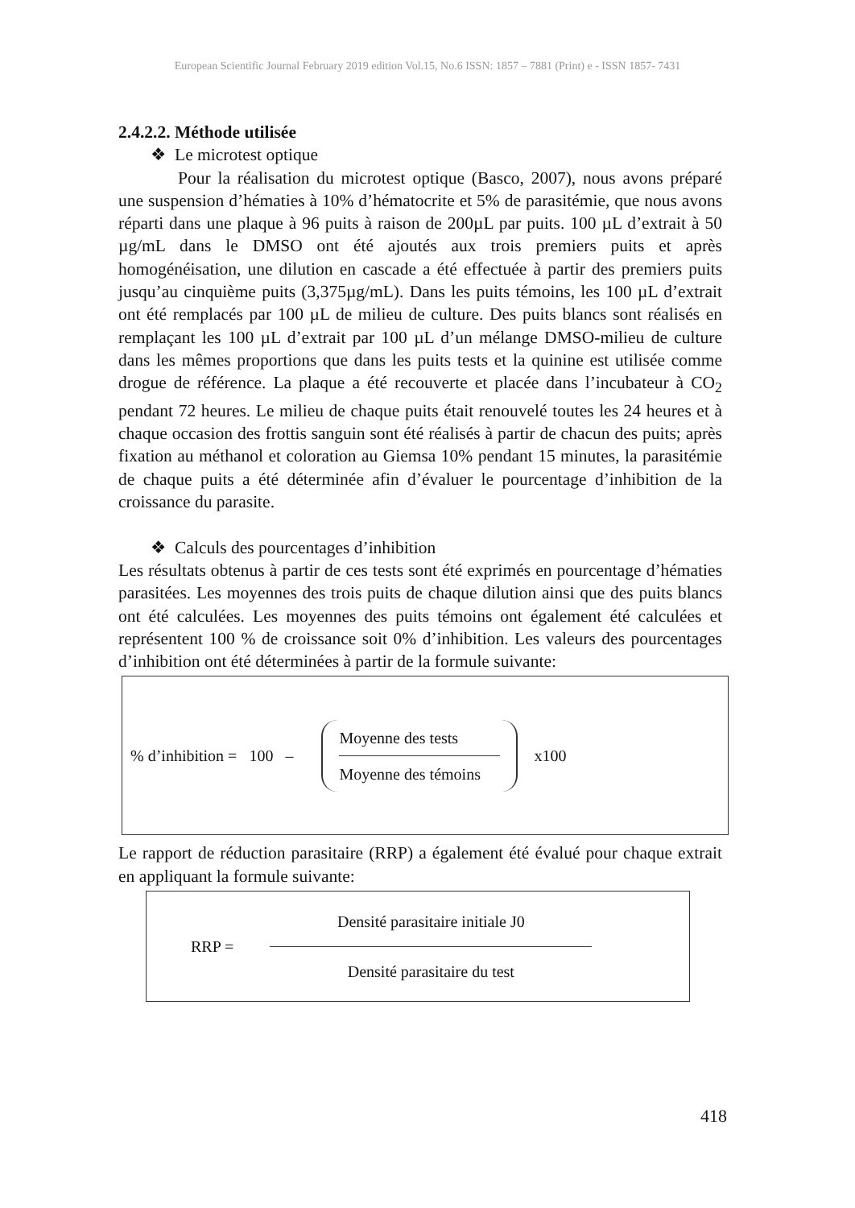European Scientific Journal February 2019 edition Vol.15, No.6 ISSN: 1857 – 7881 (Print) e - ISSN 1857- 7431
2.4.2.2. Méthode utilisée
❖ Le microtest optique
Pour la réalisation du microtest optique (Basco, 2007), nous avons préparé une suspension d’hématies à 10% d’hématocrite et 5% de parasitémie, que nous avons réparti dans une plaque à 96 puits à raison de 200µL par puits. 100 µL d’extrait à 50 µg/mL dans le DMSO ont été ajoutés aux trois premiers puits et après homogénéisation, une dilution en cascade a été effectuée à partir des premiers puits jusqu’au cinquième puits (3,375µg/mL). Dans les puits témoins, les 100 µL d’extrait ont été remplacés par 100 µL de milieu de culture. Des puits blancs sont réalisés en remplaçant les 100 µL d’extrait par 100 µL d’un mélange DMSO-milieu de culture dans les mêmes proportions que dans les puits tests et la quinine est utilisée comme drogue de référence. La plaque a été recouverte et placée dans l’incubateur à CO<sub>2</sub> pendant 72 heures. Le milieu de chaque puits était renouvelé toutes les 24 heures et à chaque occasion des frottis sanguin sont été réalisés à partir de chacun des puits; après fixation au méthanol et coloration au Giemsa 10% pendant 15 minutes, la parasitémie de chaque puits a été déterminée afin d’évaluer le pourcentage d’inhibition de la croissance du parasite.
❖ Calculs des pourcentages d’inhibition
Les résultats obtenus à partir de ces tests sont été exprimés en pourcentage d’hématies parasitées. Les moyennes des trois puits de chaque dilution ainsi que des puits blancs ont été calculées. Les moyennes des puits témoins ont également été calculées et représentent 100 % de croissance soit 0% d’inhibition. Les valeurs des pourcentages d’inhibition ont été déterminées à partir de la formule suivante:
% d’inhibition = 100 – Moyenne des tests Moyenne des témoins x100
Le rapport de réduction parasitaire (RRP) a également été évalué pour chaque extrait en appliquant la formule suivante:
RRP = Densité parasitaire initiale J0 Densité parasitaire du test
418